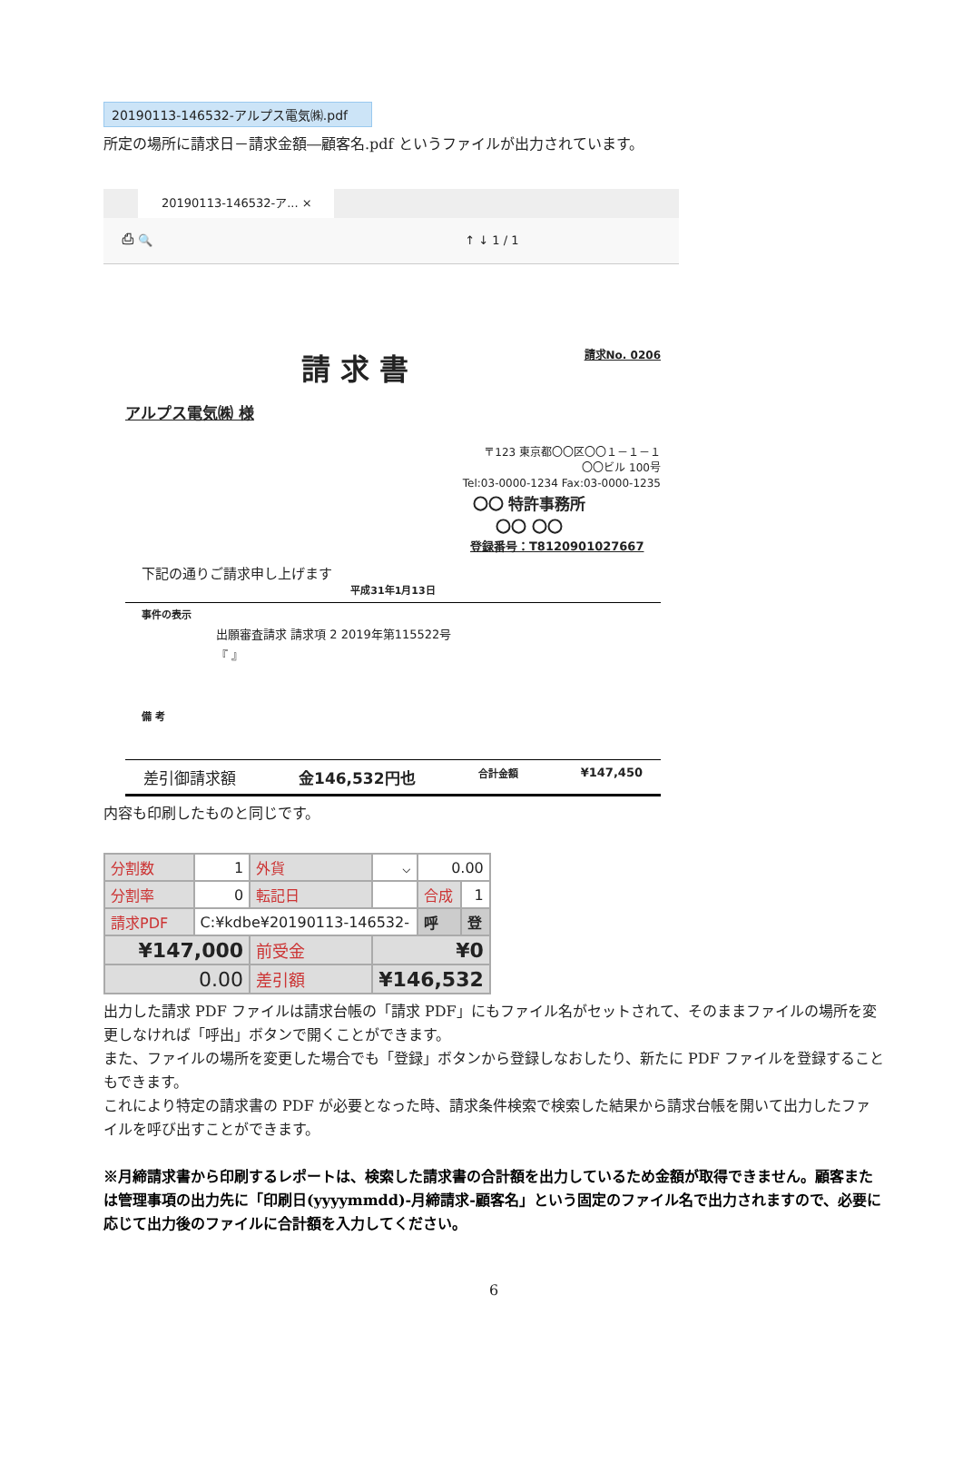20190113-146532-アルプス電気㈱.pdf
所定の場所に請求日－請求金額―顧客名.pdf というファイルが出力されています。
20190113-146532-ア... ×
⎙ 🔍 ↑ ↓ 1 / 1
請求No. 0206
請 求 書
アルプス電気㈱ 様
〒123 東京都〇〇区〇〇１－１－１
〇〇ビル 100号
Tel:03-0000-1234 Fax:03-0000-1235
〇〇 特許事務所
〇〇 〇〇
登録番号：T8120901027667
下記の通りご請求申し上げます
平成31年1月13日
事件の表示
出願審査請求 請求項 2 2019年第115522号
『 』
備 考
差引御請求額 金146,532円也 合計金額 ¥147,450
内容も印刷したものと同じです。
| 分割数 | 1 | 外貨 | ⌵ | 0.00 | |
| 分割率 | 0 | 転記日 | | 合成 | 1 |
| 請求PDF | C:¥kdbe¥20190113-146532- | | | 呼 | 登 |
| ¥147,000 | | 前受金 | ¥0 | | |
| 0.00 | | 差引額 | ¥146,532 | | |
出力した請求 PDF ファイルは請求台帳の「請求 PDF」にもファイル名がセットされて、そのままファイルの場所を変更しなければ「呼出」ボタンで開くことができます。
また、ファイルの場所を変更した場合でも「登録」ボタンから登録しなおしたり、新たに PDF ファイルを登録することもできます。
これにより特定の請求書の PDF が必要となった時、請求条件検索で検索した結果から請求台帳を開いて出力したファイルを呼び出すことができます。
※月締請求書から印刷するレポートは、検索した請求書の合計額を出力しているため金額が取得できません。顧客または管理事項の出力先に「印刷日(yyyymmdd)-月締請求-顧客名」という固定のファイル名で出力されますので、必要に応じて出力後のファイルに合計額を入力してください。
6